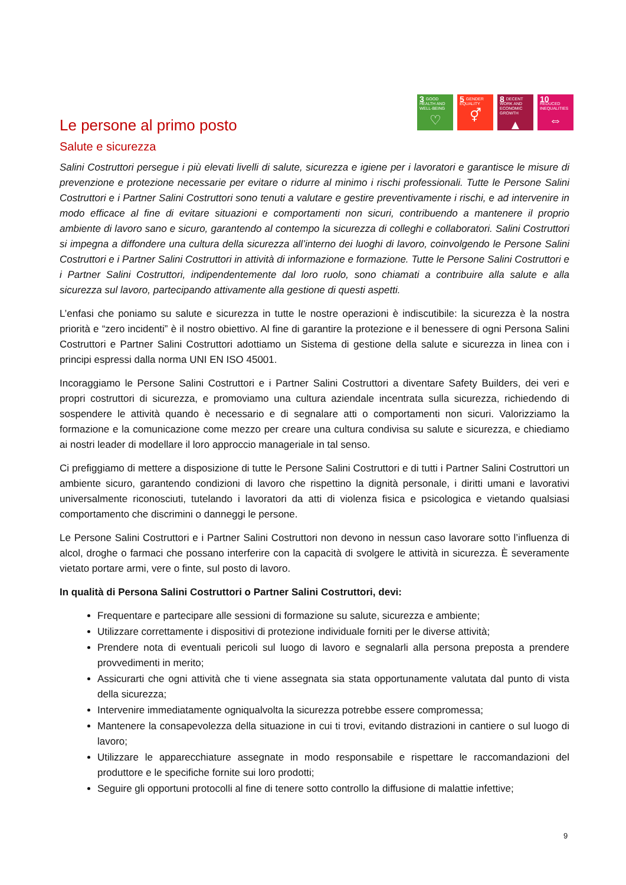3 GOOD HEALTH AND WELL-BEING
♡
5 GENDER EQUALITY
⚥
8 DECENT WORK AND ECONOMIC GROWTH
▲
10 REDUCED INEQUALITIES
⇔
Le persone al primo posto
Salute e sicurezza
Salini Costruttori persegue i più elevati livelli di salute, sicurezza e igiene per i lavoratori e garantisce le misure di prevenzione e protezione necessarie per evitare o ridurre al minimo i rischi professionali. Tutte le Persone Salini Costruttori e i Partner Salini Costruttori sono tenuti a valutare e gestire preventivamente i rischi, e ad intervenire in modo efficace al fine di evitare situazioni e comportamenti non sicuri, contribuendo a mantenere il proprio ambiente di lavoro sano e sicuro, garantendo al contempo la sicurezza di colleghi e collaboratori. Salini Costruttori si impegna a diffondere una cultura della sicurezza all’interno dei luoghi di lavoro, coinvolgendo le Persone Salini Costruttori e i Partner Salini Costruttori in attività di informazione e formazione. Tutte le Persone Salini Costruttori e i Partner Salini Costruttori, indipendentemente dal loro ruolo, sono chiamati a contribuire alla salute e alla sicurezza sul lavoro, partecipando attivamente alla gestione di questi aspetti.
L’enfasi che poniamo su salute e sicurezza in tutte le nostre operazioni è indiscutibile: la sicurezza è la nostra priorità e “zero incidenti” è il nostro obiettivo. Al fine di garantire la protezione e il benessere di ogni Persona Salini Costruttori e Partner Salini Costruttori adottiamo un Sistema di gestione della salute e sicurezza in linea con i principi espressi dalla norma UNI EN ISO 45001.
Incoraggiamo le Persone Salini Costruttori e i Partner Salini Costruttori a diventare Safety Builders, dei veri e propri costruttori di sicurezza, e promoviamo una cultura aziendale incentrata sulla sicurezza, richiedendo di sospendere le attività quando è necessario e di segnalare atti o comportamenti non sicuri. Valorizziamo la formazione e la comunicazione come mezzo per creare una cultura condivisa su salute e sicurezza, e chiediamo ai nostri leader di modellare il loro approccio manageriale in tal senso.
Ci prefiggiamo di mettere a disposizione di tutte le Persone Salini Costruttori e di tutti i Partner Salini Costruttori un ambiente sicuro, garantendo condizioni di lavoro che rispettino la dignità personale, i diritti umani e lavorativi universalmente riconosciuti, tutelando i lavoratori da atti di violenza fisica e psicologica e vietando qualsiasi comportamento che discrimini o danneggi le persone.
Le Persone Salini Costruttori e i Partner Salini Costruttori non devono in nessun caso lavorare sotto l’influenza di alcol, droghe o farmaci che possano interferire con la capacità di svolgere le attività in sicurezza. È severamente vietato portare armi, vere o finte, sul posto di lavoro.
In qualità di Persona Salini Costruttori o Partner Salini Costruttori, devi:
Frequentare e partecipare alle sessioni di formazione su salute, sicurezza e ambiente;
Utilizzare correttamente i dispositivi di protezione individuale forniti per le diverse attività;
Prendere nota di eventuali pericoli sul luogo di lavoro e segnalarli alla persona preposta a prendere provvedimenti in merito;
Assicurarti che ogni attività che ti viene assegnata sia stata opportunamente valutata dal punto di vista della sicurezza;
Intervenire immediatamente ogniqualvolta la sicurezza potrebbe essere compromessa;
Mantenere la consapevolezza della situazione in cui ti trovi, evitando distrazioni in cantiere o sul luogo di lavoro;
Utilizzare le apparecchiature assegnate in modo responsabile e rispettare le raccomandazioni del produttore e le specifiche fornite sui loro prodotti;
Seguire gli opportuni protocolli al fine di tenere sotto controllo la diffusione di malattie infettive;
9